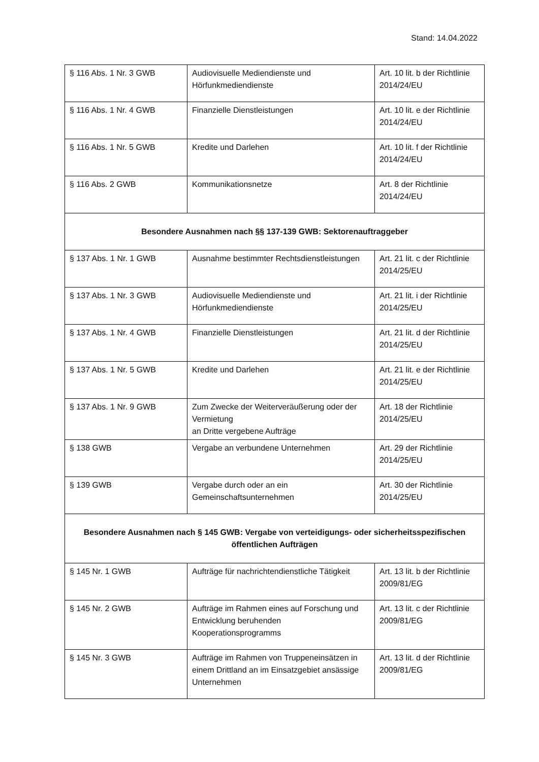Stand: 14.04.2022
| § 116 Abs. 1 Nr. 3 GWB | Audiovisuelle Mediendienste und Hörfunkmediendienste | Art. 10 lit. b der Richtlinie 2014/24/EU |
| § 116 Abs. 1 Nr. 4 GWB | Finanzielle Dienstleistungen | Art. 10 lit. e der Richtlinie 2014/24/EU |
| § 116 Abs. 1 Nr. 5 GWB | Kredite und Darlehen | Art. 10 lit. f der Richtlinie 2014/24/EU |
| § 116 Abs. 2 GWB | Kommunikationsnetze | Art. 8 der Richtlinie 2014/24/EU |
| Besondere Ausnahmen nach §§ 137-139 GWB: Sektorenauftraggeber | | |
| § 137 Abs. 1 Nr. 1 GWB | Ausnahme bestimmter Rechtsdienstleistungen | Art. 21 lit. c der Richtlinie 2014/25/EU |
| § 137 Abs. 1 Nr. 3 GWB | Audiovisuelle Mediendienste und Hörfunkmediendienste | Art. 21 lit. i der Richtlinie 2014/25/EU |
| § 137 Abs. 1 Nr. 4 GWB | Finanzielle Dienstleistungen | Art. 21 lit. d der Richtlinie 2014/25/EU |
| § 137 Abs. 1 Nr. 5 GWB | Kredite und Darlehen | Art. 21 lit. e der Richtlinie 2014/25/EU |
| § 137 Abs. 1 Nr. 9 GWB | Zum Zwecke der Weiterveräußerung oder der Vermietung an Dritte vergebene Aufträge | Art. 18 der Richtlinie 2014/25/EU |
| § 138 GWB | Vergabe an verbundene Unternehmen | Art. 29 der Richtlinie 2014/25/EU |
| § 139 GWB | Vergabe durch oder an ein Gemeinschaftsunternehmen | Art. 30 der Richtlinie 2014/25/EU |
| Besondere Ausnahmen nach § 145 GWB: Vergabe von verteidigungs- oder sicherheitsspezifischen öffentlichen Aufträgen | | |
| § 145 Nr. 1 GWB | Aufträge für nachrichtendienstliche Tätigkeit | Art. 13 lit. b der Richtlinie 2009/81/EG |
| § 145 Nr. 2 GWB | Aufträge im Rahmen eines auf Forschung und Entwicklung beruhenden Kooperationsprogramms | Art. 13 lit. c der Richtlinie 2009/81/EG |
| § 145 Nr. 3 GWB | Aufträge im Rahmen von Truppeneinsätzen in einem Drittland an im Einsatzgebiet ansässige Unternehmen | Art. 13 lit. d der Richtlinie 2009/81/EG |